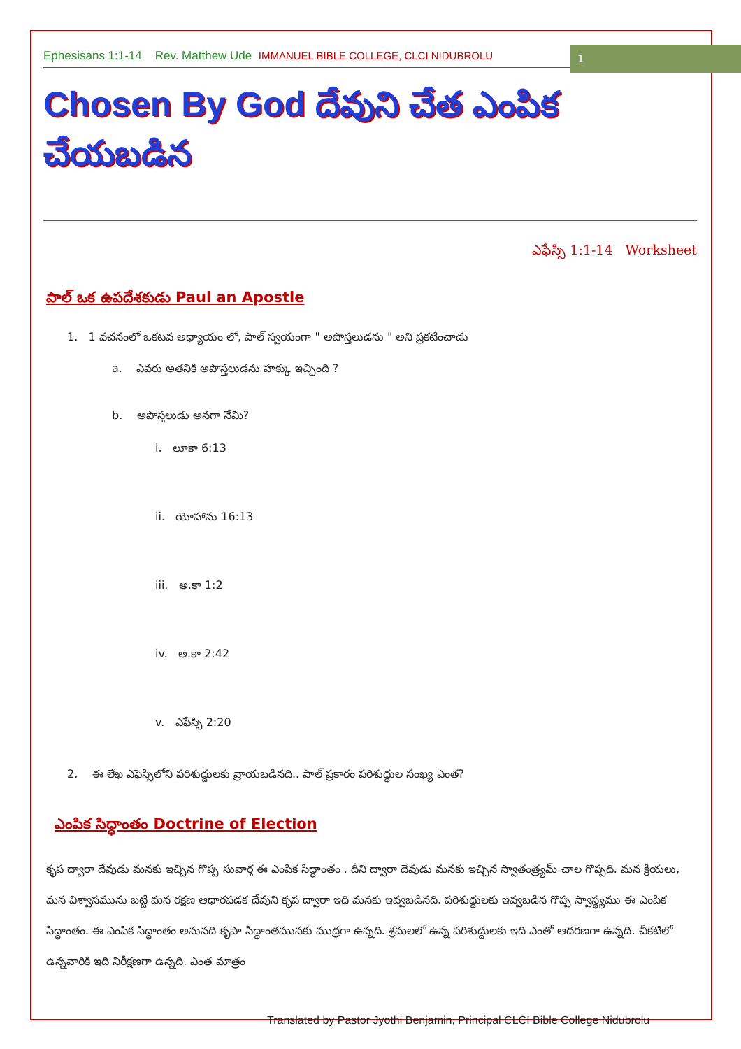Ephesisans 1:1-14 Rev. Matthew Ude IMMANUEL BIBLE COLLEGE, CLCI NIDUBROLU
1
Chosen By God దేవుని చేత ఎంపిక చేయబడిన
ఎఫేస్సి 1:1-14 Worksheet
పాల్ ఒక ఉపదేశకుడు Paul an Apostle
1. 1 వచనంలో ఒకటవ అధ్యాయం లో, పాల్ స్వయంగా " అపొస్తలుడను " అని ప్రకటించాడు
a. ఎవరు అతనికి అపొస్తలుడను హక్కు ఇచ్చింది ?
b. అపొస్తలుడు అనగా నేమి?
i. లూకా 6:13
ii. యోహాను 16:13
iii. అ.కా 1:2
iv. అ.కా 2:42
v. ఎఫేస్సి 2:20
2. ఈ లేఖ ఎఫెస్సిలోని పరిశుద్దులకు వ్రాయబడినది.. పాల్ ప్రకారం పరిశుద్ధుల సంఖ్య ఎంత?
ఎంపిక సిద్ధాంతం Doctrine of Election
కృప ద్వారా దేవుడు మనకు ఇచ్చిన గొప్ప సువార్త ఈ ఎంపిక సిద్ధాంతం . దీని ద్వారా దేవుడు మనకు ఇచ్చిన స్వాతంత్ర్యమ్ చాల గొప్పది. మన క్రియలు, మన విశ్వాసమును బట్టి మన రక్షణ ఆధారపడక దేవుని కృప ద్వారా ఇది మనకు ఇవ్వబడినది. పరిశుద్దులకు ఇవ్వబడిన గొప్ప స్వాస్థ్యము ఈ ఎంపిక సిద్ధాంతం. ఈ ఎంపిక సిద్ధాంతం అనునది కృపా సిద్ధాంతమునకు ముద్రగా ఉన్నది. శ్రమలలో ఉన్న పరిశుద్దులకు ఇది ఎంతో ఆదరణగా ఉన్నది. చీకటిలో ఉన్నవారికి ఇది నిరీక్షణగా ఉన్నది. ఎంత మాత్రం
Translated by Pastor Jyothi Benjamin, Principal CLCI Bible College Nidubrolu